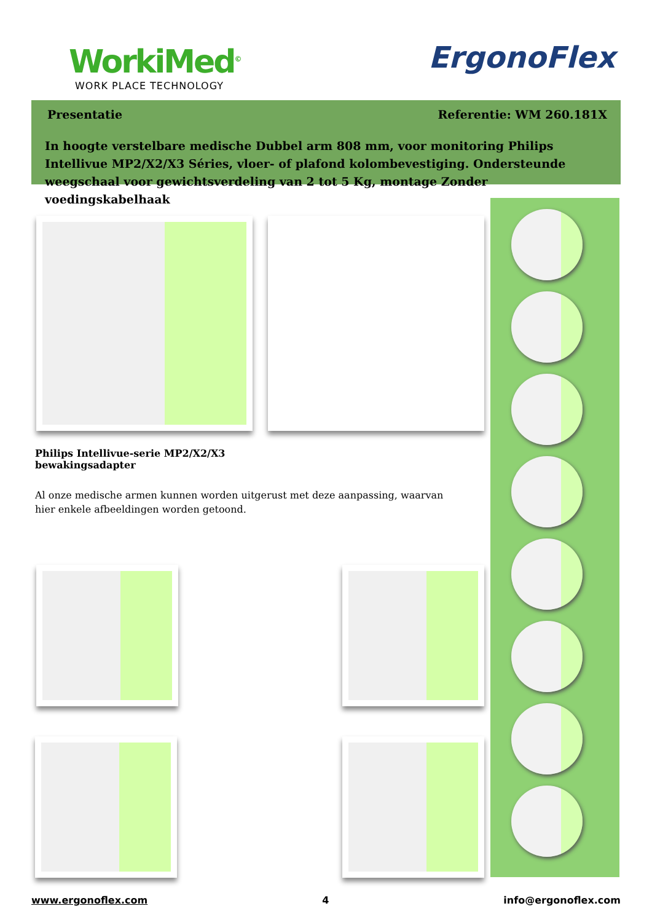WorkiMed<sup>©</sup>
WORK PLACE TECHNOLOGY
ErgonoFlex
Presentatie Referentie: WM 260.181X
In hoogte verstelbare medische Dubbel arm 808 mm, voor monitoring Philips Intellivue MP2/X2/X3 Séries, vloer- of plafond kolombevestiging. Ondersteunde weegschaal voor gewichtsverdeling van 2 tot 5 Kg, montage Zonder voedingskabelhaak
Philips Intellivue-serie MP2/X2/X3
bewakingsadapter
Al onze medische armen kunnen worden uitgerust met deze aanpassing, waarvan hier enkele afbeeldingen worden getoond.
www.ergonoflex.com 4 info@ergonoflex.com